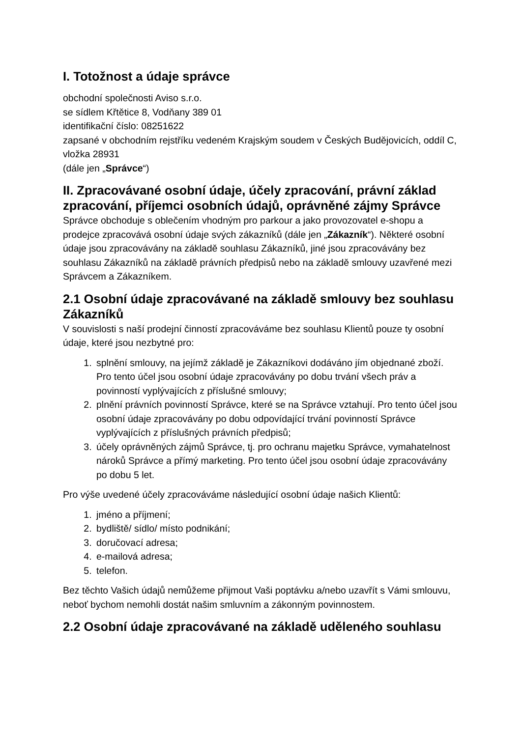I. Totožnost a údaje správce
obchodní společnosti Aviso s.r.o.
se sídlem Křtětice 8, Vodňany 389 01
identifikační číslo: 08251622
zapsané v obchodním rejstříku vedeném Krajským soudem v Českých Budějovicích, oddíl C, vložka 28931
(dále jen „Správce“)
II. Zpracovávané osobní údaje, účely zpracování, právní základ zpracování, příjemci osobních údajů, oprávněné zájmy Správce
Správce obchoduje s oblečením vhodným pro parkour a jako provozovatel e-shopu a prodejce zpracovává osobní údaje svých zákazníků (dále jen „Zákazník“). Některé osobní údaje jsou zpracovávány na základě souhlasu Zákazníků, jiné jsou zpracovávány bez souhlasu Zákazníků na základě právních předpisů nebo na základě smlouvy uzavřené mezi Správcem a Zákazníkem.
2.1 Osobní údaje zpracovávané na základě smlouvy bez souhlasu Zákazníků
V souvislosti s naší prodejní činností zpracováváme bez souhlasu Klientů pouze ty osobní údaje, které jsou nezbytné pro:
1. splnění smlouvy, na jejímž základě je Zákazníkovi dodáváno jím objednané zboží. Pro tento účel jsou osobní údaje zpracovávány po dobu trvání všech práv a povinností vyplývajících z příslušné smlouvy;
2. plnění právních povinností Správce, které se na Správce vztahují. Pro tento účel jsou osobní údaje zpracovávány po dobu odpovídající trvání povinností Správce vyplývajících z příslušných právních předpisů;
3. účely oprávněných zájmů Správce, tj. pro ochranu majetku Správce, vymahatelnost nároků Správce a přímý marketing. Pro tento účel jsou osobní údaje zpracovávány po dobu 5 let.
Pro výše uvedené účely zpracováváme následující osobní údaje našich Klientů:
1. jméno a příjmení;
2. bydliště/ sídlo/ místo podnikání;
3. doručovací adresa;
4. e-mailová adresa;
5. telefon.
Bez těchto Vašich údajů nemůžeme přijmout Vaši poptávku a/nebo uzavřít s Vámi smlouvu, neboť bychom nemohli dostát našim smluvním a zákonným povinnostem.
2.2 Osobní údaje zpracovávané na základě uděleného souhlasu